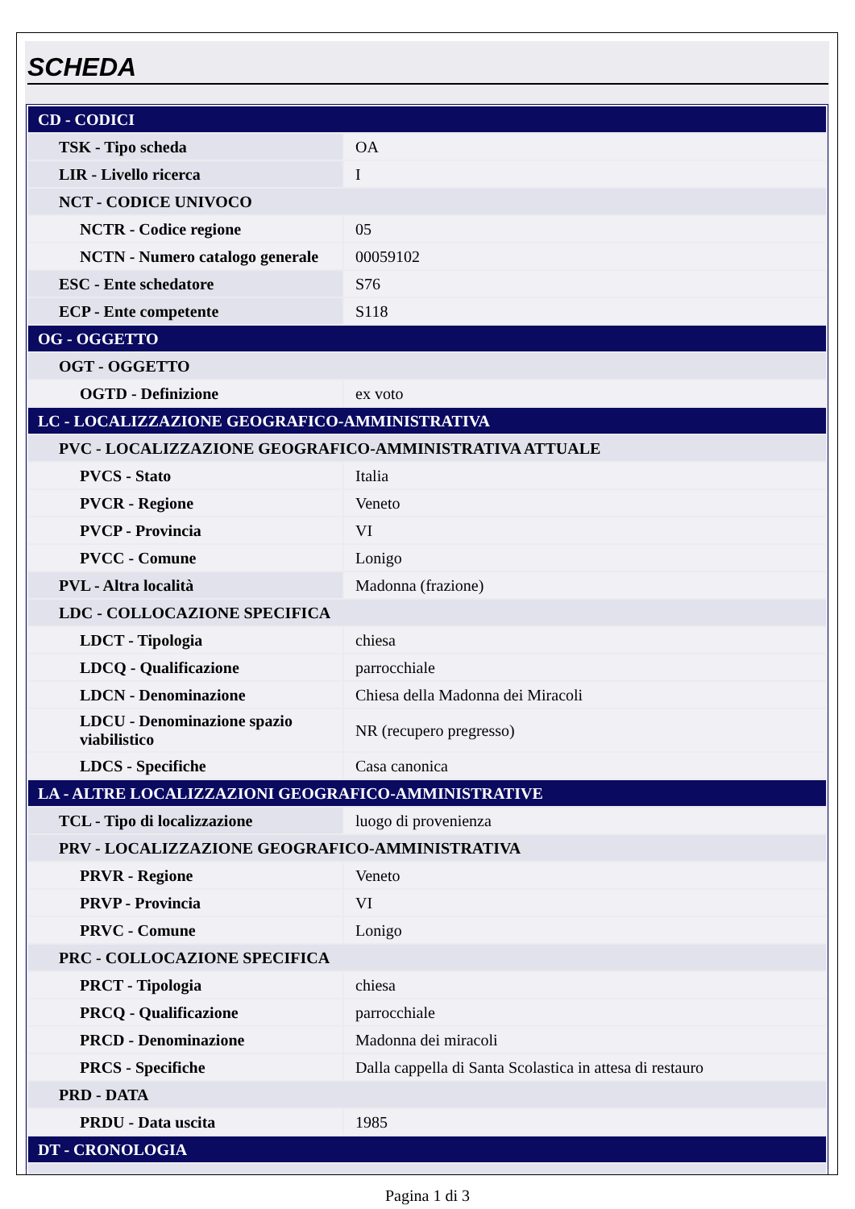SCHEDA
| CD - CODICI | |
| TSK - Tipo scheda | OA |
| LIR - Livello ricerca | I |
| NCT - CODICE UNIVOCO | |
| NCTR - Codice regione | 05 |
| NCTN - Numero catalogo generale | 00059102 |
| ESC - Ente schedatore | S76 |
| ECP - Ente competente | S118 |
| OG - OGGETTO | |
| OGT - OGGETTO | |
| OGTD - Definizione | ex voto |
| LC - LOCALIZZAZIONE GEOGRAFICO-AMMINISTRATIVA | |
| PVC - LOCALIZZAZIONE GEOGRAFICO-AMMINISTRATIVA ATTUALE | |
| PVCS - Stato | Italia |
| PVCR - Regione | Veneto |
| PVCP - Provincia | VI |
| PVCC - Comune | Lonigo |
| PVL - Altra località | Madonna (frazione) |
| LDC - COLLOCAZIONE SPECIFICA | |
| LDCT - Tipologia | chiesa |
| LDCQ - Qualificazione | parrocchiale |
| LDCN - Denominazione | Chiesa della Madonna dei Miracoli |
| LDCU - Denominazione spazio viabilistico | NR (recupero pregresso) |
| LDCS - Specifiche | Casa canonica |
| LA - ALTRE LOCALIZZAZIONI GEOGRAFICO-AMMINISTRATIVE | |
| TCL - Tipo di localizzazione | luogo di provenienza |
| PRV - LOCALIZZAZIONE GEOGRAFICO-AMMINISTRATIVA | |
| PRVR - Regione | Veneto |
| PRVP - Provincia | VI |
| PRVC - Comune | Lonigo |
| PRC - COLLOCAZIONE SPECIFICA | |
| PRCT - Tipologia | chiesa |
| PRCQ - Qualificazione | parrocchiale |
| PRCD - Denominazione | Madonna dei miracoli |
| PRCS - Specifiche | Dalla cappella di Santa Scolastica in attesa di restauro |
| PRD - DATA | |
| PRDU - Data uscita | 1985 |
| DT - CRONOLOGIA | |
Pagina 1 di 3